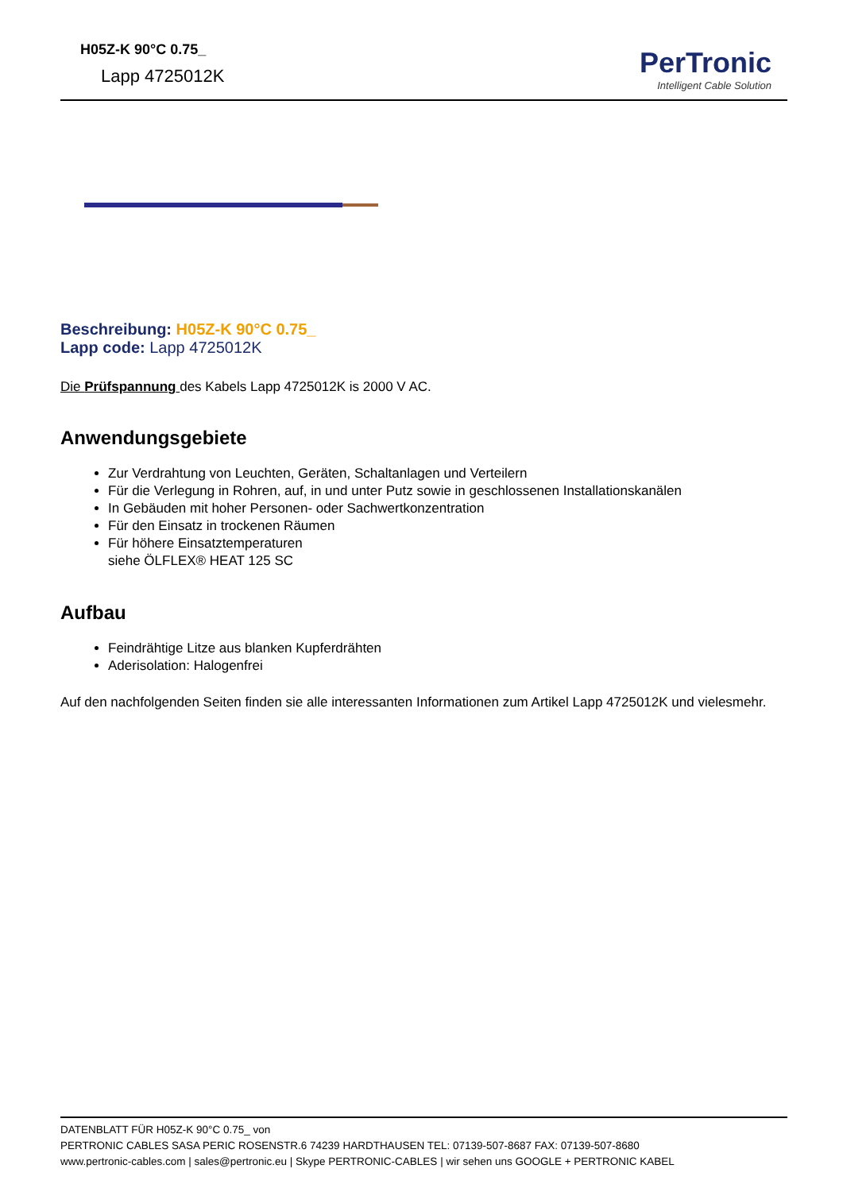H05Z-K 90°C 0.75_
Lapp 4725012K
PerTronic
Intelligent Cable Solution
Beschreibung: H05Z-K 90°C 0.75_
Lapp code: Lapp 4725012K
Die Prüfspannung des Kabels Lapp 4725012K is 2000 V AC.
Anwendungsgebiete
Zur Verdrahtung von Leuchten, Geräten, Schaltanlagen und Verteilern
Für die Verlegung in Rohren, auf, in und unter Putz sowie in geschlossenen Installationskanälen
In Gebäuden mit hoher Personen- oder Sachwertkonzentration
Für den Einsatz in trockenen Räumen
Für höhere Einsatztemperaturen
siehe ÖLFLEX® HEAT 125 SC
Aufbau
Feindrähtige Litze aus blanken Kupferdrähten
Aderisolation: Halogenfrei
Auf den nachfolgenden Seiten finden sie alle interessanten Informationen zum Artikel Lapp 4725012K und vielesmehr.
DATENBLATT FÜR H05Z-K 90°C 0.75_ von
PERTRONIC CABLES SASA PERIC ROSENSTR.6 74239 HARDTHAUSEN TEL: 07139-507-8687 FAX: 07139-507-8680
www.pertronic-cables.com | sales@pertronic.eu | Skype PERTRONIC-CABLES | wir sehen uns GOOGLE + PERTRONIC KABEL